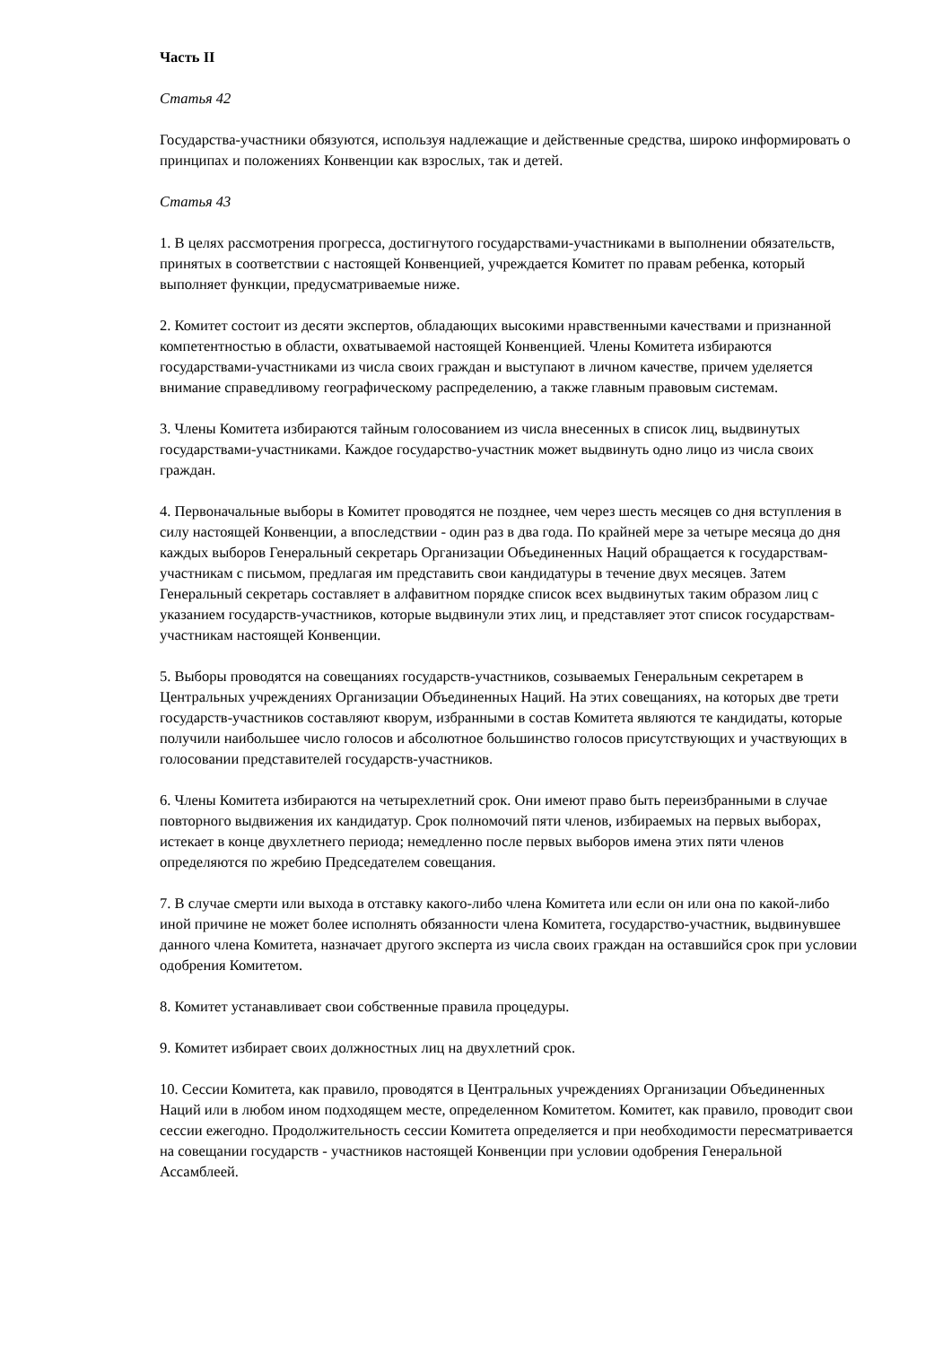Часть II
Статья 42
Государства-участники обязуются, используя надлежащие и действенные средства, широко информировать о принципах и положениях Конвенции как взрослых, так и детей.
Статья 43
1. В целях рассмотрения прогресса, достигнутого государствами-участниками в выполнении обязательств, принятых в соответствии с настоящей Конвенцией, учреждается Комитет по правам ребенка, который выполняет функции, предусматриваемые ниже.
2. Комитет состоит из десяти экспертов, обладающих высокими нравственными качествами и признанной компетентностью в области, охватываемой настоящей Конвенцией. Члены Комитета избираются государствами-участниками из числа своих граждан и выступают в личном качестве, причем уделяется внимание справедливому географическому распределению, а также главным правовым системам.
3. Члены Комитета избираются тайным голосованием из числа внесенных в список лиц, выдвинутых государствами-участниками. Каждое государство-участник может выдвинуть одно лицо из числа своих граждан.
4. Первоначальные выборы в Комитет проводятся не позднее, чем через шесть месяцев со дня вступления в силу настоящей Конвенции, а впоследствии - один раз в два года. По крайней мере за четыре месяца до дня каждых выборов Генеральный секретарь Организации Объединенных Наций обращается к государствам-участникам с письмом, предлагая им представить свои кандидатуры в течение двух месяцев. Затем Генеральный секретарь составляет в алфавитном порядке список всех выдвинутых таким образом лиц с указанием государств-участников, которые выдвинули этих лиц, и представляет этот список государствам-участникам настоящей Конвенции.
5. Выборы проводятся на совещаниях государств-участников, созываемых Генеральным секретарем в Центральных учреждениях Организации Объединенных Наций. На этих совещаниях, на которых две трети государств-участников составляют кворум, избранными в состав Комитета являются те кандидаты, которые получили наибольшее число голосов и абсолютное большинство голосов присутствующих и участвующих в голосовании представителей государств-участников.
6. Члены Комитета избираются на четырехлетний срок. Они имеют право быть переизбранными в случае повторного выдвижения их кандидатур. Срок полномочий пяти членов, избираемых на первых выборах, истекает в конце двухлетнего периода; немедленно после первых выборов имена этих пяти членов определяются по жребию Председателем совещания.
7. В случае смерти или выхода в отставку какого-либо члена Комитета или если он или она по какой-либо иной причине не может более исполнять обязанности члена Комитета, государство-участник, выдвинувшее данного члена Комитета, назначает другого эксперта из числа своих граждан на оставшийся срок при условии одобрения Комитетом.
8. Комитет устанавливает свои собственные правила процедуры.
9. Комитет избирает своих должностных лиц на двухлетний срок.
10. Сессии Комитета, как правило, проводятся в Центральных учреждениях Организации Объединенных Наций или в любом ином подходящем месте, определенном Комитетом. Комитет, как правило, проводит свои сессии ежегодно. Продолжительность сессии Комитета определяется и при необходимости пересматривается на совещании государств - участников настоящей Конвенции при условии одобрения Генеральной Ассамблеей.